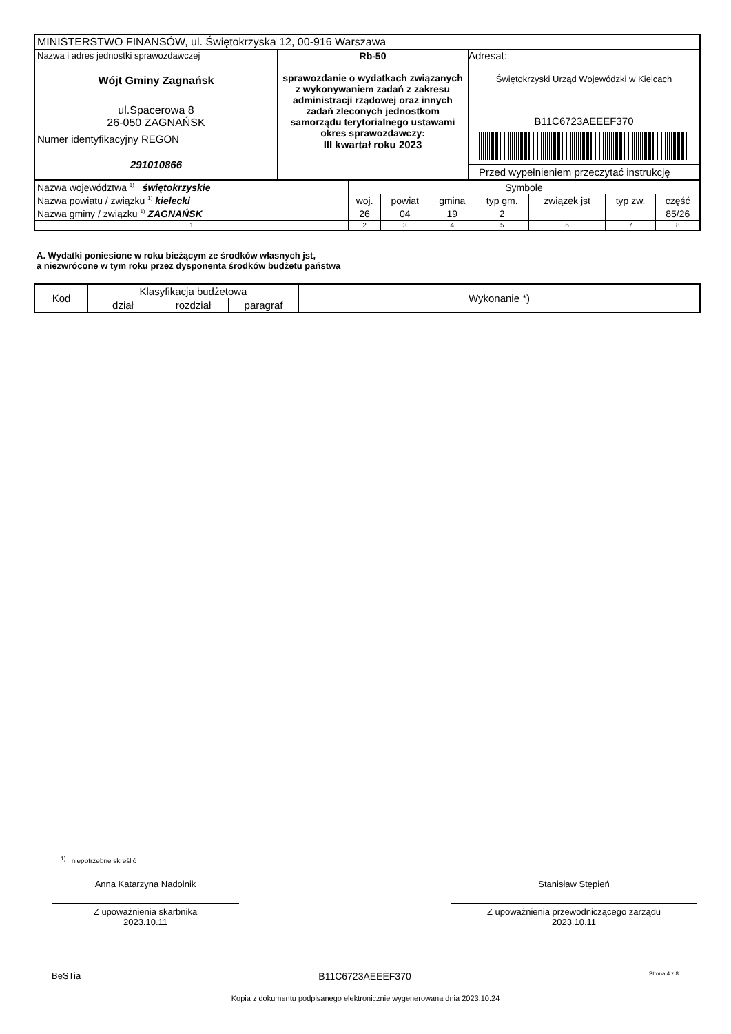| MINISTERSTWO FINANSÓW, ul. Świętokrzyska 12, 00-916 Warszawa | | |
| Nazwa i adres jednostki sprawozdawczej Wójt Gminy Zagnańsk ul.Spacerowa 8 26-050 ZAGNAŃSK | Rb-50 sprawozdanie o wydatkach związanych z wykonywaniem zadań z zakresu administracji rządowej oraz innych zadań zleconych jednostkom samorządu terytorialnego ustawami okres sprawozdawczy: III kwartał roku 2023 | Adresat: Świętokrzyski Urząd Wojewódzki w Kielcach B11C6723AEEEF370 Przed wypełnieniem przeczytać instrukcję |
| Numer identyfikacyjny REGON 291010866 | | |
| Nazwa województwa <sup>1)</sup> świętokrzyskie | Symbole | | | | | | |
| Nazwa powiatu / związku <sup>1)</sup> kielecki | woj. | powiat | gmina | typ gm. | związek jst | typ zw. | część |
| Nazwa gminy / związku <sup>1)</sup> ZAGNAŃSK | 26 | 04 | 19 | 2 | | | 85/26 |
| 1 | 2 | 3 | 4 | 5 | 6 | 7 | 8 |
A. Wydatki poniesione w roku bieżącym ze środków własnych jst,
a niezwrócone w tym roku przez dysponenta środków budżetu państwa
| Kod | Klasyfikacja budżetowa | | | Wykonanie *) |
| | dział | rozdział | paragraf | |
<sup>1)</sup> niepotrzebne skreślić
Anna Katarzyna Nadolnik
Z upoważnienia skarbnika
2023.10.11
Stanisław Stępień
Z upoważnienia przewodniczącego zarządu
2023.10.11
BeSTia B11C6723AEEEF370 Strona 4 z 8
Kopia z dokumentu podpisanego elektronicznie wygenerowana dnia 2023.10.24